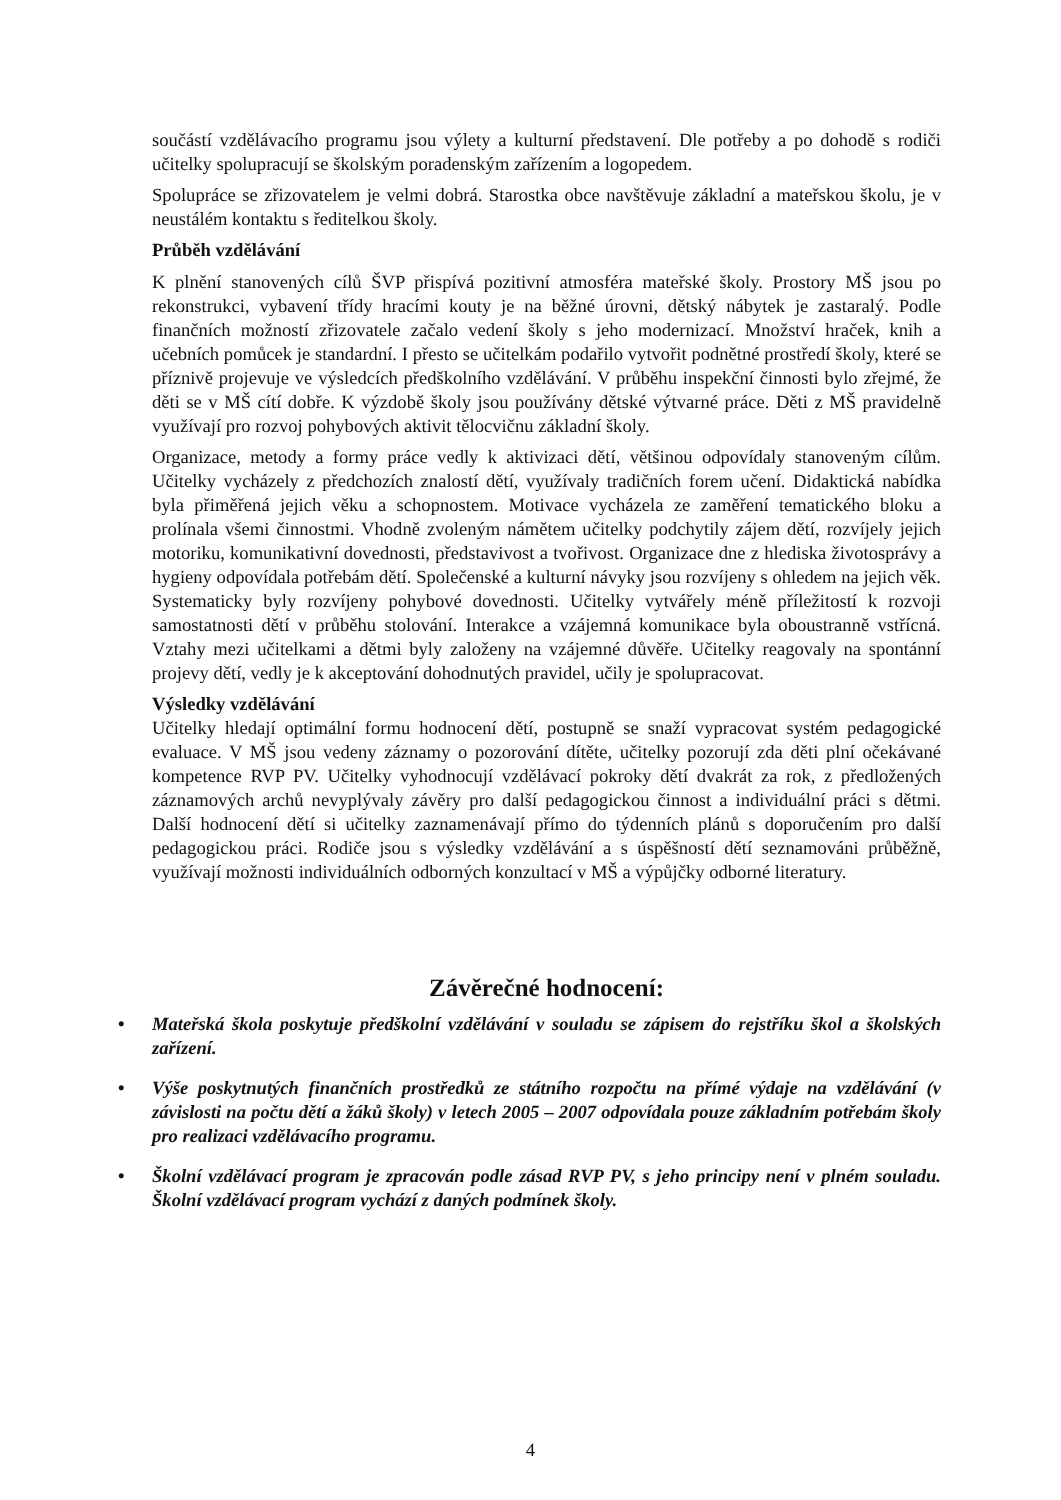součástí vzdělávacího programu jsou výlety a kulturní představení. Dle potřeby a po dohodě s rodiči učitelky spolupracují se školským poradenským zařízením a logopedem.
Spolupráce se zřizovatelem je velmi dobrá. Starostka obce navštěvuje základní a mateřskou školu, je v neustálém kontaktu s ředitelkou školy.
Průběh vzdělávání
K plnění stanovených cílů ŠVP přispívá pozitivní atmosféra mateřské školy. Prostory MŠ jsou po rekonstrukci, vybavení třídy hracími kouty je na běžné úrovni, dětský nábytek je zastaralý. Podle finančních možností zřizovatele začalo vedení školy s jeho modernizací. Množství hraček, knih a učebních pomůcek je standardní. I přesto se učitelkám podařilo vytvořit podnětné prostředí školy, které se příznivě projevuje ve výsledcích předškolního vzdělávání. V průběhu inspekční činnosti bylo zřejmé, že děti se v MŠ cítí dobře. K výzdobě školy jsou používány dětské výtvarné práce. Děti z MŠ pravidelně využívají pro rozvoj pohybových aktivit tělocvičnu základní školy.
Organizace, metody a formy práce vedly k aktivizaci dětí, většinou odpovídaly stanoveným cílům. Učitelky vycházely z předchozích znalostí dětí, využívaly tradičních forem učení. Didaktická nabídka byla přiměřená jejich věku a schopnostem. Motivace vycházela ze zaměření tematického bloku a prolínala všemi činnostmi. Vhodně zvoleným námětem učitelky podchytily zájem dětí, rozvíjely jejich motoriku, komunikativní dovednosti, představivost a tvořivost. Organizace dne z hlediska životosprávy a hygieny odpovídala potřebám dětí. Společenské a kulturní návyky jsou rozvíjeny s ohledem na jejich věk. Systematicky byly rozvíjeny pohybové dovednosti. Učitelky vytvářely méně příležitostí k rozvoji samostatnosti dětí v průběhu stolování. Interakce a vzájemná komunikace byla oboustranně vstřícná. Vztahy mezi učitelkami a dětmi byly založeny na vzájemné důvěře. Učitelky reagovaly na spontánní projevy dětí, vedly je k akceptování dohodnutých pravidel, učily je spolupracovat.
Výsledky vzdělávání
Učitelky hledají optimální formu hodnocení dětí, postupně se snaží vypracovat systém pedagogické evaluace. V MŠ jsou vedeny záznamy o pozorování dítěte, učitelky pozorují zda děti plní očekávané kompetence RVP PV. Učitelky vyhodnocují vzdělávací pokroky dětí dvakrát za rok, z předložených záznamových archů nevyplývaly závěry pro další pedagogickou činnost a individuální práci s dětmi. Další hodnocení dětí si učitelky zaznamenávají přímo do týdenních plánů s doporučením pro další pedagogickou práci. Rodiče jsou s výsledky vzdělávání a s úspěšností dětí seznamováni průběžně, využívají možnosti individuálních odborných konzultací v MŠ a výpůjčky odborné literatury.
Závěrečné hodnocení:
• Mateřská škola poskytuje předškolní vzdělávání v souladu se zápisem do rejstříku škol a školských zařízení.
• Výše poskytnutých finančních prostředků ze státního rozpočtu na přímé výdaje na vzdělávání (v závislosti na počtu dětí a žáků školy) v letech 2005 – 2007 odpovídala pouze základním potřebám školy pro realizaci vzdělávacího programu.
• Školní vzdělávací program je zpracován podle zásad RVP PV, s jeho principy není v plném souladu. Školní vzdělávací program vychází z daných podmínek školy.
4